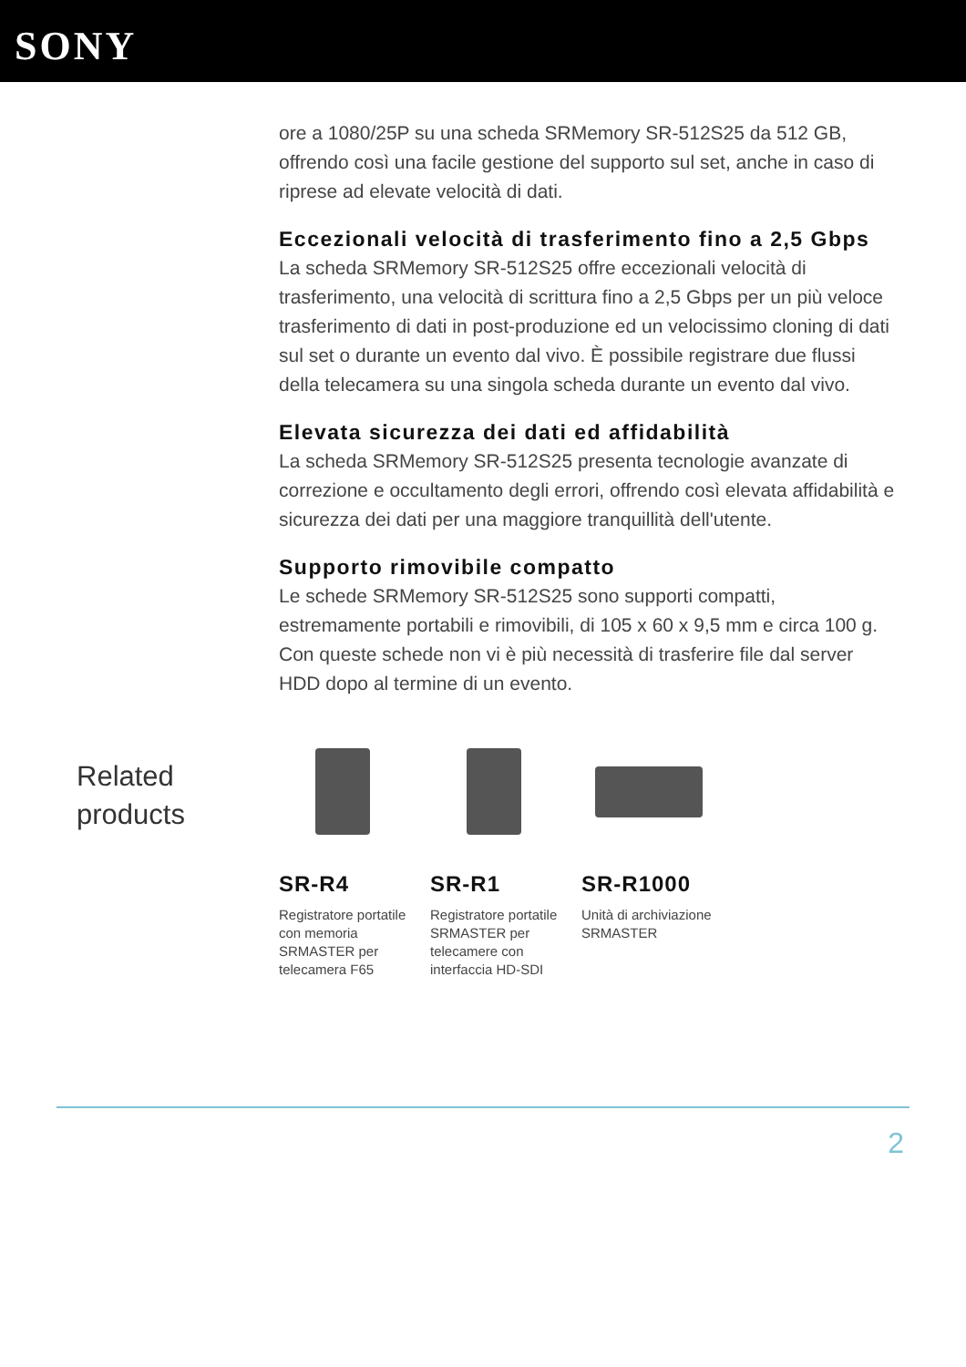SONY
ore a 1080/25P su una scheda SRMemory SR-512S25 da 512 GB, offrendo così una facile gestione del supporto sul set, anche in caso di riprese ad elevate velocità di dati.
Eccezionali velocità di trasferimento fino a 2,5 Gbps
La scheda SRMemory SR-512S25 offre eccezionali velocità di trasferimento, una velocità di scrittura fino a 2,5 Gbps per un più veloce trasferimento di dati in post-produzione ed un velocissimo cloning di dati sul set o durante un evento dal vivo. È possibile registrare due flussi della telecamera su una singola scheda durante un evento dal vivo.
Elevata sicurezza dei dati ed affidabilità
La scheda SRMemory SR-512S25 presenta tecnologie avanzate di correzione e occultamento degli errori, offrendo così elevata affidabilità e sicurezza dei dati per una maggiore tranquillità dell'utente.
Supporto rimovibile compatto
Le schede SRMemory SR-512S25 sono supporti compatti, estremamente portabili e rimovibili, di 105 x 60 x 9,5 mm e circa 100 g. Con queste schede non vi è più necessità di trasferire file dal server HDD dopo al termine di un evento.
Related
products
SR-R4
Registratore portatile con memoria SRMASTER per telecamera F65
SR-R1
Registratore portatile SRMASTER per telecamere con interfaccia HD-SDI
SR-R1000
Unità di archiviazione SRMASTER
2